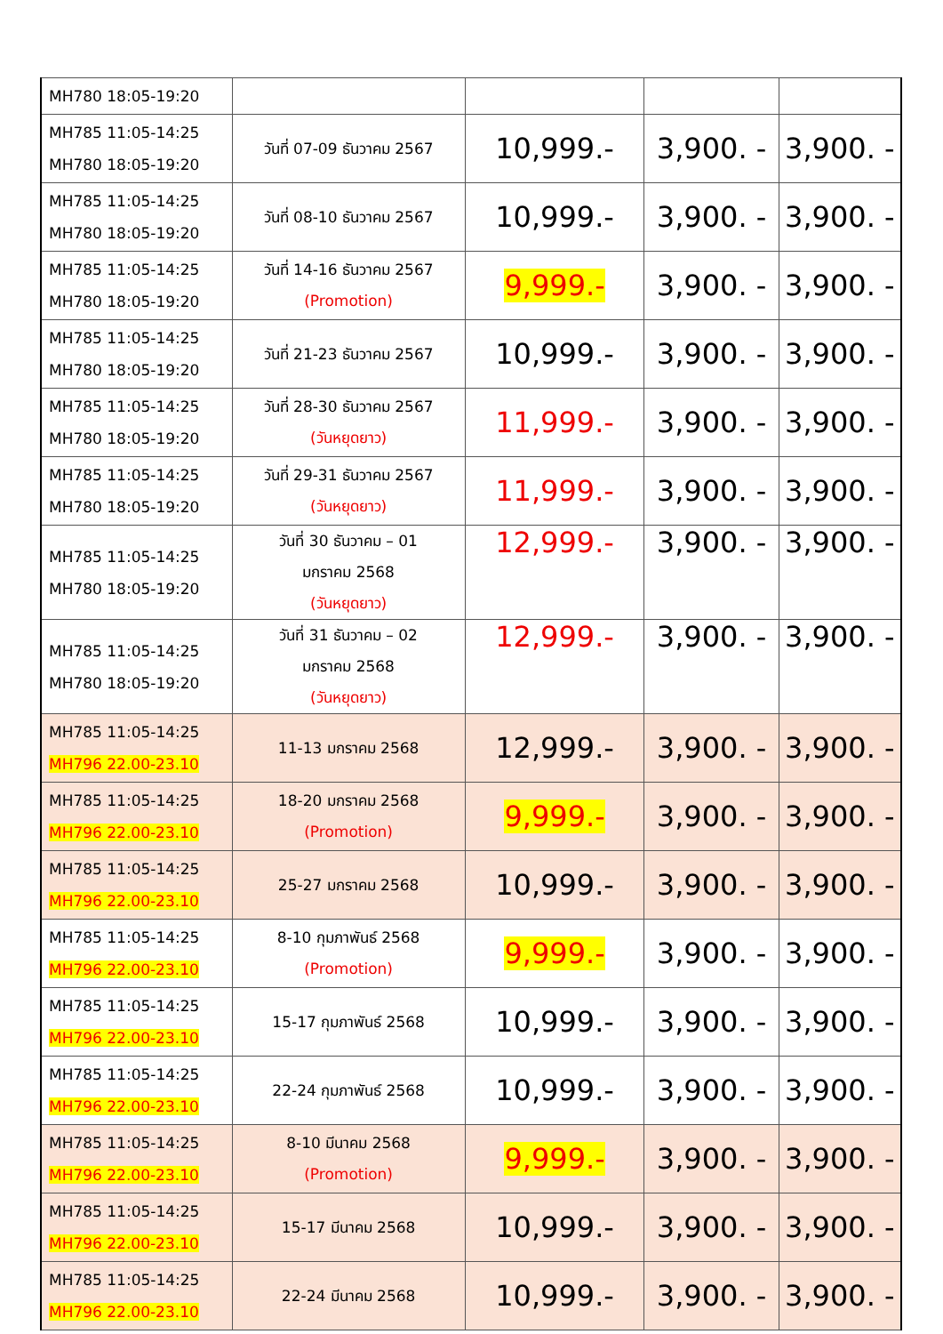| MH780 18:05-19:20 | | | | |
| MH785 11:05-14:25 MH780 18:05-19:20 | วันที่ 07-09 ธันวาคม 2567 | 10,999.- | 3,900. - | 3,900. - |
| MH785 11:05-14:25 MH780 18:05-19:20 | วันที่ 08-10 ธันวาคม 2567 | 10,999.- | 3,900. - | 3,900. - |
| MH785 11:05-14:25 MH780 18:05-19:20 | วันที่ 14-16 ธันวาคม 2567 (Promotion) | 9,999.- | 3,900. - | 3,900. - |
| MH785 11:05-14:25 MH780 18:05-19:20 | วันที่ 21-23 ธันวาคม 2567 | 10,999.- | 3,900. - | 3,900. - |
| MH785 11:05-14:25 MH780 18:05-19:20 | วันที่ 28-30 ธันวาคม 2567 (วันหยุดยาว) | 11,999.- | 3,900. - | 3,900. - |
| MH785 11:05-14:25 MH780 18:05-19:20 | วันที่ 29-31 ธันวาคม 2567 (วันหยุดยาว) | 11,999.- | 3,900. - | 3,900. - |
| MH785 11:05-14:25 MH780 18:05-19:20 | วันที่ 30 ธันวาคม – 01 มกราคม 2568 (วันหยุดยาว) | 12,999.- | 3,900. - | 3,900. - |
| MH785 11:05-14:25 MH780 18:05-19:20 | วันที่ 31 ธันวาคม – 02 มกราคม 2568 (วันหยุดยาว) | 12,999.- | 3,900. - | 3,900. - |
| MH785 11:05-14:25 MH796 22.00-23.10 | 11-13 มกราคม 2568 | 12,999.- | 3,900. - | 3,900. - |
| MH785 11:05-14:25 MH796 22.00-23.10 | 18-20 มกราคม 2568 (Promotion) | 9,999.- | 3,900. - | 3,900. - |
| MH785 11:05-14:25 MH796 22.00-23.10 | 25-27 มกราคม 2568 | 10,999.- | 3,900. - | 3,900. - |
| MH785 11:05-14:25 MH796 22.00-23.10 | 8-10 กุมภาพันธ์ 2568 (Promotion) | 9,999.- | 3,900. - | 3,900. - |
| MH785 11:05-14:25 MH796 22.00-23.10 | 15-17 กุมภาพันธ์ 2568 | 10,999.- | 3,900. - | 3,900. - |
| MH785 11:05-14:25 MH796 22.00-23.10 | 22-24 กุมภาพันธ์ 2568 | 10,999.- | 3,900. - | 3,900. - |
| MH785 11:05-14:25 MH796 22.00-23.10 | 8-10 มีนาคม 2568 (Promotion) | 9,999.- | 3,900. - | 3,900. - |
| MH785 11:05-14:25 MH796 22.00-23.10 | 15-17 มีนาคม 2568 | 10,999.- | 3,900. - | 3,900. - |
| MH785 11:05-14:25 MH796 22.00-23.10 | 22-24 มีนาคม 2568 | 10,999.- | 3,900. - | 3,900. - |